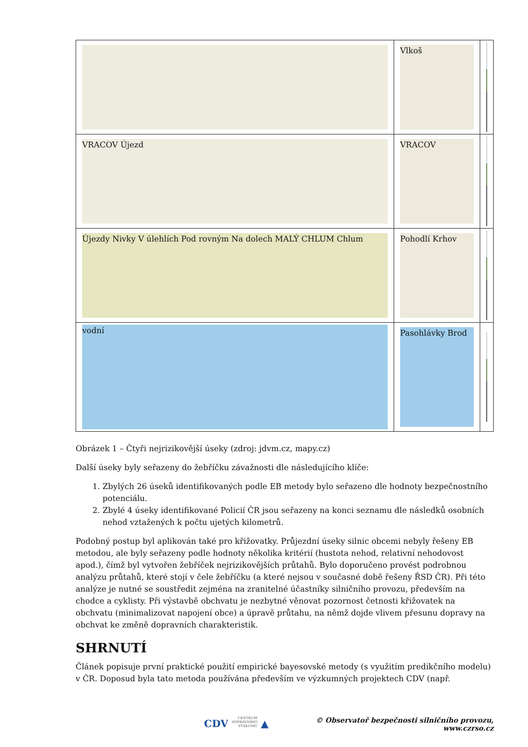| | Vlkoš | |
| VRACOV Újezd | VRACOV | |
| Újezdy Nivky V úlehlích Pod rovným Na dolech MALÝ CHLUM Chlum | Pohodlí Krhov | |
| vodní | Pasohlávky Brod | |
Obrázek 1 – Čtyři nejrizikovější úseky (zdroj: jdvm.cz, mapy.cz)
Další úseky byly seřazeny do žebříčku závažnosti dle následujícího klíče:
1. Zbylých 26 úseků identifikovaných podle EB metody bylo seřazeno dle hodnoty bezpečnostního potenciálu.
2. Zbylé 4 úseky identifikované Policií ČR jsou seřazeny na konci seznamu dle následků osobních nehod vztažených k počtu ujetých kilometrů.
Podobný postup byl aplikován také pro křižovatky. Průjezdní úseky silnic obcemi nebyly řešeny EB metodou, ale byly seřazeny podle hodnoty několika kritérií (hustota nehod, relativní nehodovost apod.), čímž byl vytvořen žebříček nejrizikovějších průtahů. Bylo doporučeno provést podrobnou analýzu průtahů, které stojí v čele žebříčku (a které nejsou v současné době řešeny ŘSD ČR). Při této analýze je nutné se soustředit zejména na zranitelné účastníky silničního provozu, především na chodce a cyklisty. Při výstavbě obchvatu je nezbytné věnovat pozornost četnosti křižovatek na obchvatu (minimalizovat napojení obce) a úpravě průtahu, na němž dojde vlivem přesunu dopravy na obchvat ke změně dopravních charakteristik.
SHRNUTÍ
Článek popisuje první praktické použití empirické bayesovské metody (s využitím predikčního modelu) v ČR. Doposud byla tato metoda používána především ve výzkumných projektech CDV (např.
CDV CENTRUM
DOPRAVNÍHO
VÝZKUMU ▲ © Observatoř bezpečnosti silničního provozu, www.czrso.cz